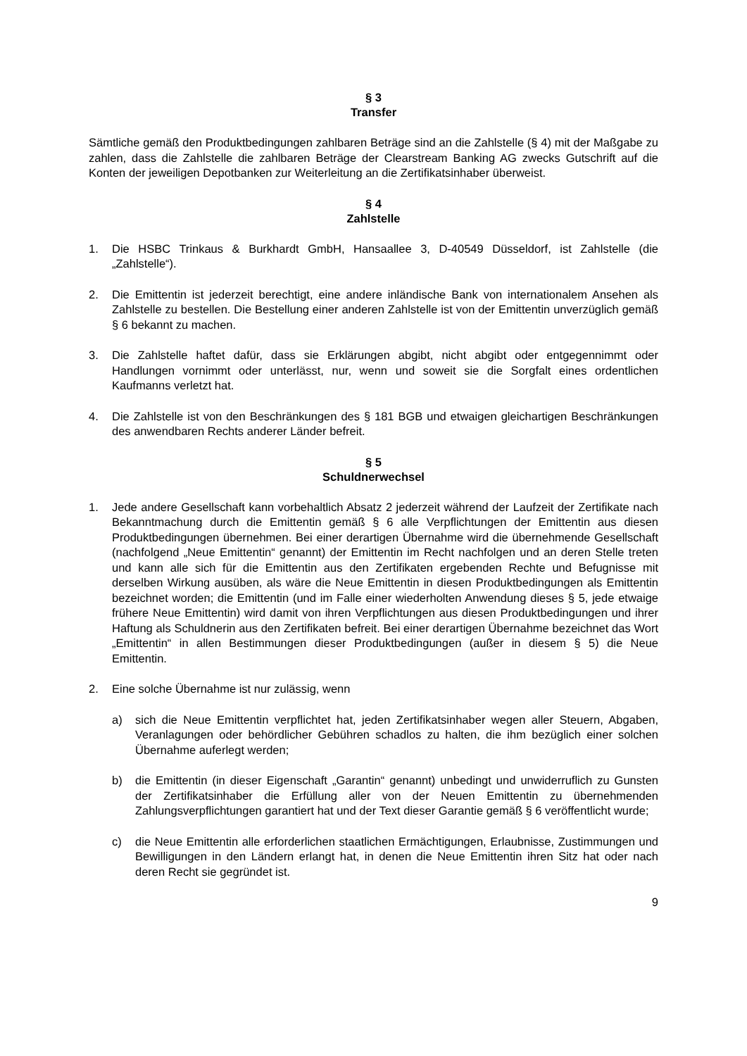§ 3
Transfer
Sämtliche gemäß den Produktbedingungen zahlbaren Beträge sind an die Zahlstelle (§ 4) mit der Maßgabe zu zahlen, dass die Zahlstelle die zahlbaren Beträge der Clearstream Banking AG zwecks Gutschrift auf die Konten der jeweiligen Depotbanken zur Weiterleitung an die Zertifikatsinhaber überweist.
§ 4
Zahlstelle
1. Die HSBC Trinkaus & Burkhardt GmbH, Hansaallee 3, D-40549 Düsseldorf, ist Zahlstelle (die „Zahlstelle“).
2. Die Emittentin ist jederzeit berechtigt, eine andere inländische Bank von internationalem Ansehen als Zahlstelle zu bestellen. Die Bestellung einer anderen Zahlstelle ist von der Emittentin unverzüglich gemäß § 6 bekannt zu machen.
3. Die Zahlstelle haftet dafür, dass sie Erklärungen abgibt, nicht abgibt oder entgegennimmt oder Handlungen vornimmt oder unterlässt, nur, wenn und soweit sie die Sorgfalt eines ordentlichen Kaufmanns verletzt hat.
4. Die Zahlstelle ist von den Beschränkungen des § 181 BGB und etwaigen gleichartigen Beschränkungen des anwendbaren Rechts anderer Länder befreit.
§ 5
Schuldnerwechsel
1. Jede andere Gesellschaft kann vorbehaltlich Absatz 2 jederzeit während der Laufzeit der Zertifikate nach Bekanntmachung durch die Emittentin gemäß § 6 alle Verpflichtungen der Emittentin aus diesen Produktbedingungen übernehmen. Bei einer derartigen Übernahme wird die übernehmende Gesellschaft (nachfolgend „Neue Emittentin“ genannt) der Emittentin im Recht nachfolgen und an deren Stelle treten und kann alle sich für die Emittentin aus den Zertifikaten ergebenden Rechte und Befugnisse mit derselben Wirkung ausüben, als wäre die Neue Emittentin in diesen Produktbedingungen als Emittentin bezeichnet worden; die Emittentin (und im Falle einer wiederholten Anwendung dieses § 5, jede etwaige frühere Neue Emittentin) wird damit von ihren Verpflichtungen aus diesen Produktbedingungen und ihrer Haftung als Schuldnerin aus den Zertifikaten befreit. Bei einer derartigen Übernahme bezeichnet das Wort „Emittentin“ in allen Bestimmungen dieser Produktbedingungen (außer in diesem § 5) die Neue Emittentin.
2. Eine solche Übernahme ist nur zulässig, wenn
a) sich die Neue Emittentin verpflichtet hat, jeden Zertifikatsinhaber wegen aller Steuern, Abgaben, Veranlagungen oder behördlicher Gebühren schadlos zu halten, die ihm bezüglich einer solchen Übernahme auferlegt werden;
b) die Emittentin (in dieser Eigenschaft „Garantin“ genannt) unbedingt und unwiderruflich zu Gunsten der Zertifikatsinhaber die Erfüllung aller von der Neuen Emittentin zu übernehmenden Zahlungsverpflichtungen garantiert hat und der Text dieser Garantie gemäß § 6 veröffentlicht wurde;
c) die Neue Emittentin alle erforderlichen staatlichen Ermächtigungen, Erlaubnisse, Zustimmungen und Bewilligungen in den Ländern erlangt hat, in denen die Neue Emittentin ihren Sitz hat oder nach deren Recht sie gegründet ist.
9